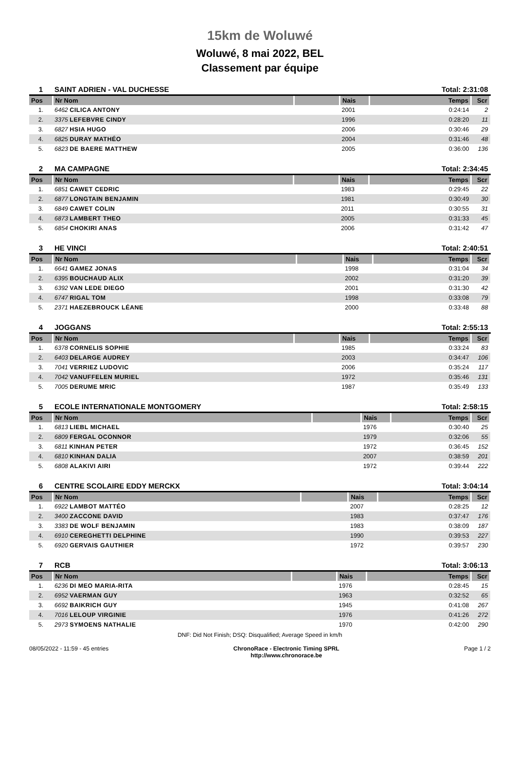15km de Woluwé
Woluwé, 8 mai 2022, BEL
Classement par équipe
| 1 | SAINT ADRIEN - VAL DUCHESSE | | | Total: 2:31:08 | |
| Pos | Nr Nom | | Nais | Temps | Scr |
| 1. | 6462 CILICA ANTONY | | 2001 | 0:24:14 | 2 |
| 2. | 3375 LEFEBVRE CINDY | | 1996 | 0:28:20 | 11 |
| 3. | 6827 HSIA HUGO | | 2006 | 0:30:46 | 29 |
| 4. | 6825 DURAY MATHÉO | | 2004 | 0:31:46 | 48 |
| 5. | 6823 DE BAERE MATTHEW | | 2005 | 0:36:00 | 136 |
| 2 | MA CAMPAGNE | | | Total: 2:34:45 | |
| Pos | Nr Nom | | Nais | Temps | Scr |
| 1. | 6851 CAWET CEDRIC | | 1983 | 0:29:45 | 22 |
| 2. | 6877 LONGTAIN BENJAMIN | | 1981 | 0:30:49 | 30 |
| 3. | 6849 CAWET COLIN | | 2011 | 0:30:55 | 31 |
| 4. | 6873 LAMBERT THEO | | 2005 | 0:31:33 | 45 |
| 5. | 6854 CHOKIRI ANAS | | 2006 | 0:31:42 | 47 |
| 3 | HE VINCI | | | Total: 2:40:51 | |
| Pos | Nr Nom | | Nais | Temps | Scr |
| 1. | 6641 GAMEZ JONAS | | 1998 | 0:31:04 | 34 |
| 2. | 6395 BOUCHAUD ALIX | | 2002 | 0:31:20 | 39 |
| 3. | 6392 VAN LEDE DIEGO | | 2001 | 0:31:30 | 42 |
| 4. | 6747 RIGAL TOM | | 1998 | 0:33:08 | 79 |
| 5. | 2371 HAEZEBROUCK LÉANE | | 2000 | 0:33:48 | 88 |
| 4 | JOGGANS | | | Total: 2:55:13 | |
| Pos | Nr Nom | | Nais | Temps | Scr |
| 1. | 6378 CORNELIS SOPHIE | | 1985 | 0:33:24 | 83 |
| 2. | 6403 DELARGE AUDREY | | 2003 | 0:34:47 | 106 |
| 3. | 7041 VERRIEZ LUDOVIC | | 2006 | 0:35:24 | 117 |
| 4. | 7042 VANUFFELEN MURIEL | | 1972 | 0:35:46 | 131 |
| 5. | 7005 DERUME MRIC | | 1987 | 0:35:49 | 133 |
| 5 | ECOLE INTERNATIONALE MONTGOMERY | | | Total: 2:58:15 | |
| Pos | Nr Nom | | Nais | Temps | Scr |
| 1. | 6813 LIEBL MICHAEL | | 1976 | 0:30:40 | 25 |
| 2. | 6809 FERGAL OCONNOR | | 1979 | 0:32:06 | 55 |
| 3. | 6811 KINHAN PETER | | 1972 | 0:36:45 | 152 |
| 4. | 6810 KINHAN DALIA | | 2007 | 0:38:59 | 201 |
| 5. | 6808 ALAKIVI AIRI | | 1972 | 0:39:44 | 222 |
| 6 | CENTRE SCOLAIRE EDDY MERCKX | | | Total: 3:04:14 | |
| Pos | Nr Nom | | Nais | Temps | Scr |
| 1. | 6922 LAMBOT MATTÉO | | 2007 | 0:28:25 | 12 |
| 2. | 3400 ZACCONE DAVID | | 1983 | 0:37:47 | 176 |
| 3. | 3383 DE WOLF BENJAMIN | | 1983 | 0:38:09 | 187 |
| 4. | 6910 CEREGHETTI DELPHINE | | 1990 | 0:39:53 | 227 |
| 5. | 6920 GERVAIS GAUTHIER | | 1972 | 0:39:57 | 230 |
| 7 | RCB | | | Total: 3:06:13 | |
| Pos | Nr Nom | | Nais | Temps | Scr |
| 1. | 6236 DI MEO MARIA-RITA | | 1976 | 0:28:45 | 15 |
| 2. | 6952 VAERMAN GUY | | 1963 | 0:32:52 | 65 |
| 3. | 6692 BAIKRICH GUY | | 1945 | 0:41:08 | 267 |
| 4. | 7016 LELOUP VIRGINIE | | 1976 | 0:41:26 | 272 |
| 5. | 2973 SYMOENS NATHALIE | | 1970 | 0:42:00 | 290 |
DNF: Did Not Finish; DSQ: Disqualified; Average Speed in km/h
08/05/2022 - 11:59 - 45 entries ChronoRace - Electronic Timing SPRL
http://www.chronorace.be Page 1 / 2